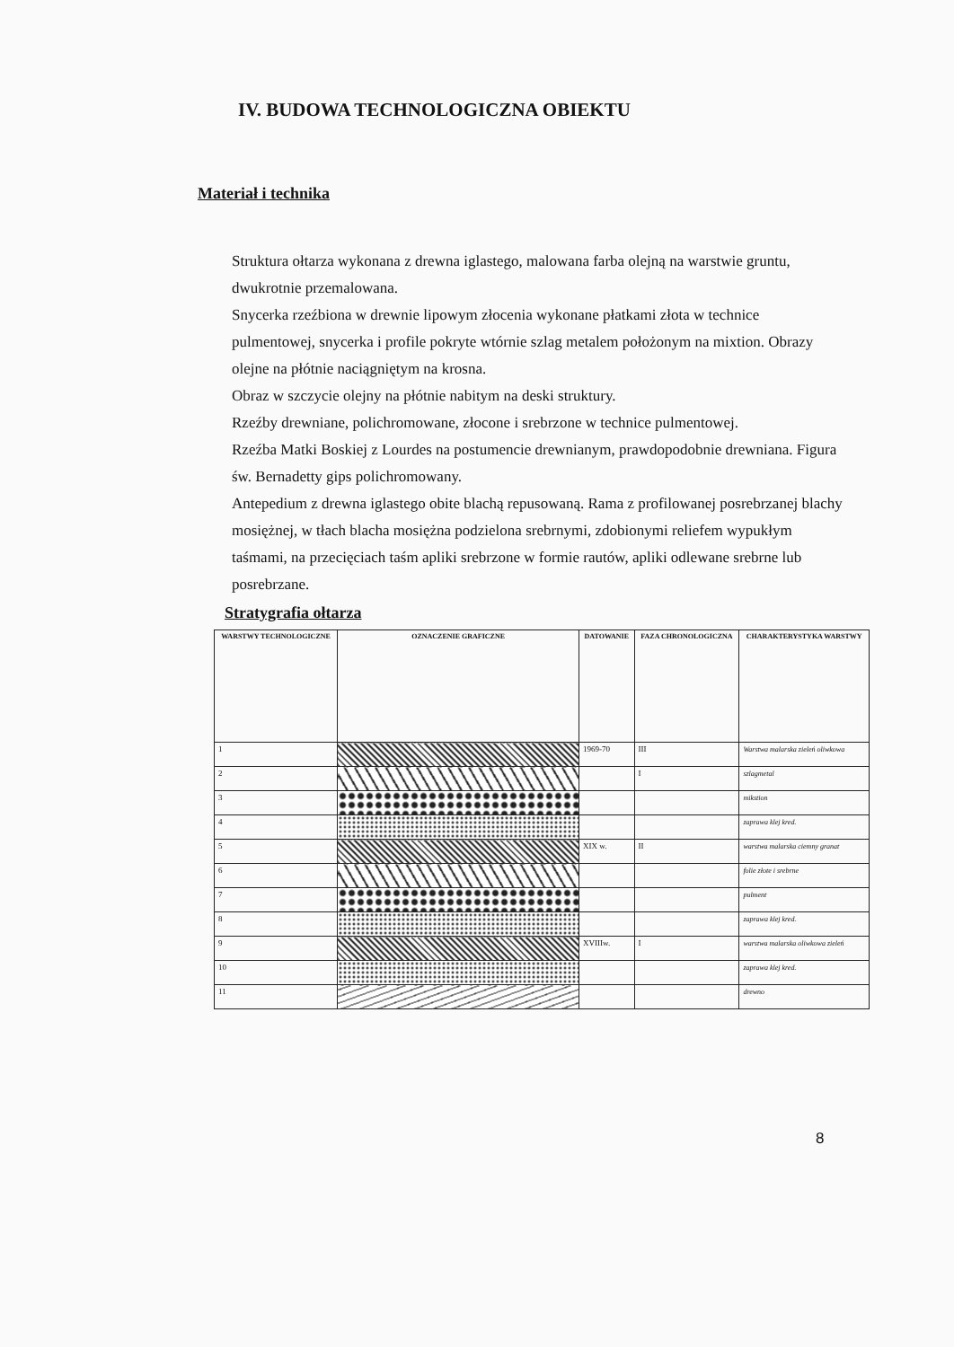IV. BUDOWA TECHNOLOGICZNA OBIEKTU
Materiał i technika
Struktura ołtarza wykonana z drewna iglastego, malowana farba olejną na warstwie gruntu, dwukrotnie przemalowana.
Snycerka rzeźbiona w drewnie lipowym złocenia wykonane płatkami złota w technice pulmentowej, snycerka i profile pokryte wtórnie szlag metalem położonym na mixtion. Obrazy olejne na płótnie naciągniętym na krosna.
Obraz w szczycie olejny na płótnie nabitym na deski struktury.
Rzeźby drewniane, polichromowane, złocone i srebrzone w technice pulmentowej.
Rzeźba Matki Boskiej z Lourdes na postumencie drewnianym, prawdopodobnie drewniana. Figura św. Bernadetty gips polichromowany.
Antepedium z drewna iglastego obite blachą repusowaną. Rama z profilowanej posrebrzanej blachy mosiężnej, w tłach blacha mosiężna podzielona srebrnymi, zdobionymi reliefem wypukłym taśmami, na przecięciach taśm apliki srebrzone w formie rautów, apliki odlewane srebrne lub posrebrzane.
Stratygrafia ołtarza
| WARSTWY TECHNOLOGICZNE | OZNACZENIE GRAFICZNE | DATOWANIE | FAZA CHRONOLOGICZNA | CHARAKTERYSTYKA WARSTWY |
| --- | --- | --- | --- | --- |
| 1 | | 1969-70 | III | Warstwa malarska zieleń oliwkowa |
| 2 | | | I | szlagmetal |
| 3 | | | | mikstion |
| 4 | | | | zaprawa klej kred. |
| 5 | | XIX w. | II | warstwa malarska ciemny granat |
| 6 | | | | folie złote i srebrne |
| 7 | | | | pulment |
| 8 | | | | zaprawa klej kred. |
| 9 | | XVIIIw. | I | warstwa malarska oliwkowa zieleń |
| 10 | | | | zaprawa klej kred. |
| 11 | | | | drewno |
8